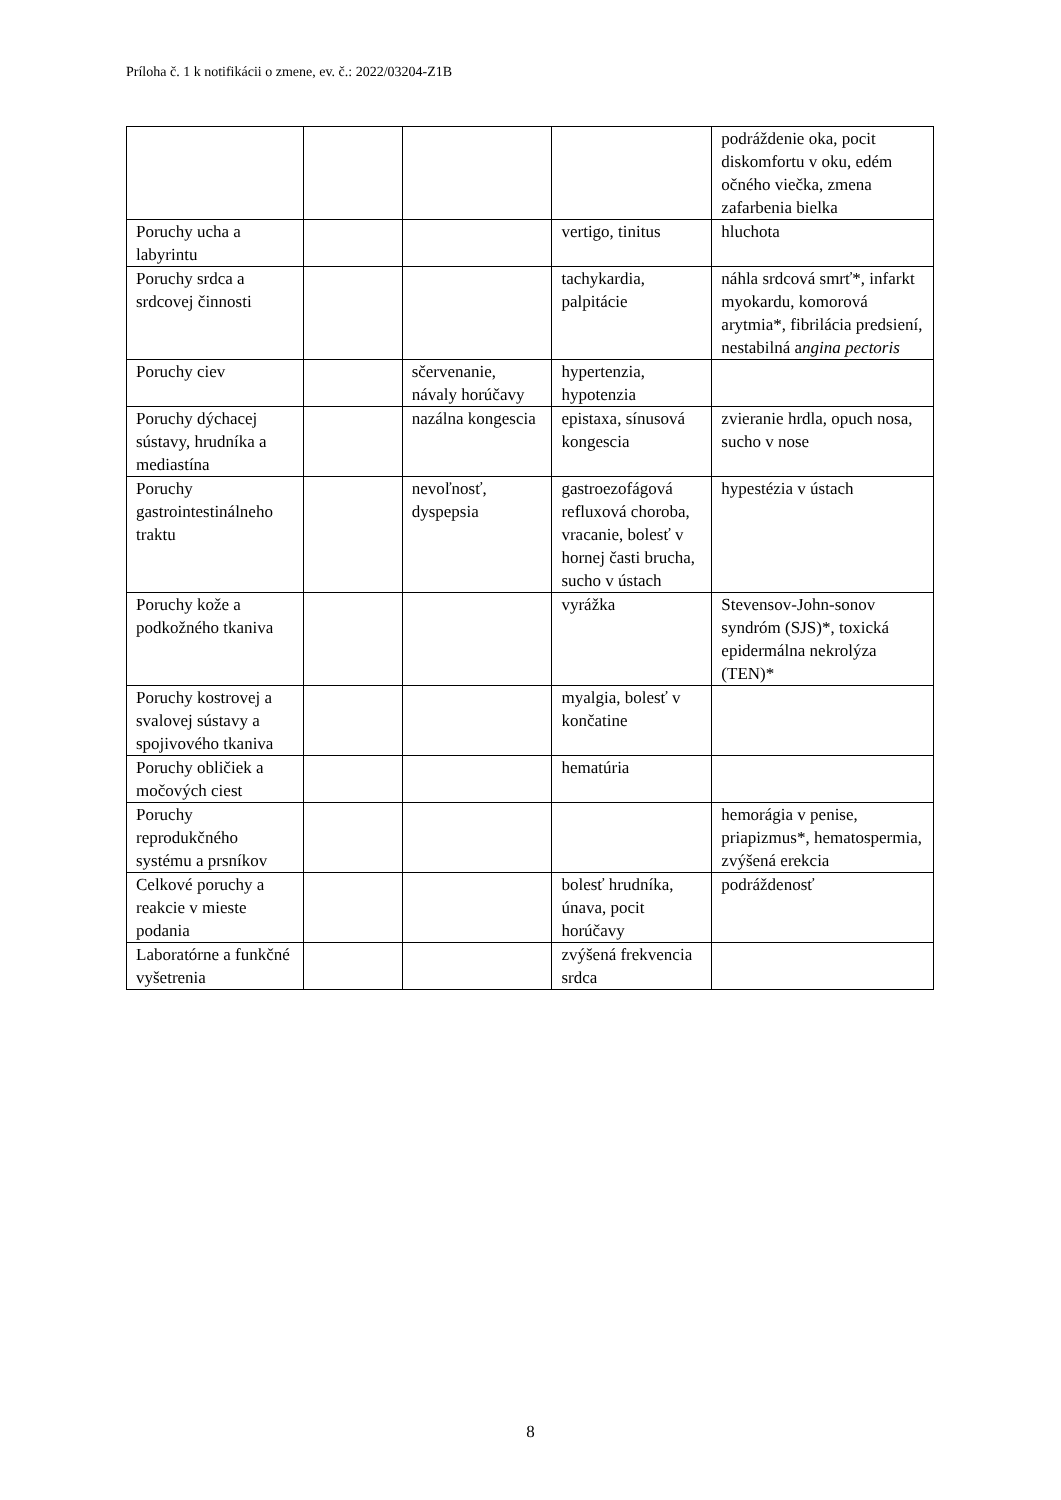Príloha č. 1 k notifikácii o zmene, ev. č.: 2022/03204-Z1B
| | | | | podráždenie oka, pocit diskomfortu v oku, edém očného viečka, zmena zafarbenia bielka |
| Poruchy ucha a labyrintu | | | vertigo, tinitus | hluchota |
| Poruchy srdca a srdcovej činnosti | | | tachykardia, palpitácie | náhla srdcová smrť*, infarkt myokardu, komorová arytmia*, fibrilácia predsiení, nestabilná a ngina pectoris |
| Poruchy ciev | | sčervenanie, návaly horúčavy | hypertenzia, hypotenzia | |
| Poruchy dýchacej sústavy, hrudníka a mediastína | | nazálna kongescia | epistaxa, sínusová kongescia | zvieranie hrdla, opuch nosa, sucho v nose |
| Poruchy gastrointestinálneho traktu | | nevoľnosť, dyspepsia | gastroezofágová refluxová choroba, vracanie, bolesť v hornej časti brucha, sucho v ústach | hypestézia v ústach |
| Poruchy kože a podkožného tkaniva | | | vyrážka | Stevensov-John-sonov syndróm (SJS)*, toxická epidermálna nekrolýza (TEN)* |
| Poruchy kostrovej a svalovej sústavy a spojivového tkaniva | | | myalgia, bolesť v končatine | |
| Poruchy obličiek a močových ciest | | | hematúria | |
| Poruchy reprodukčného systému a prsníkov | | | | hemorágia v penise, priapizmus*, hematospermia, zvýšená erekcia |
| Celkové poruchy a reakcie v mieste podania | | | bolesť hrudníka, únava, pocit horúčavy | podráždenosť |
| Laboratórne a funkčné vyšetrenia | | | zvýšená frekvencia srdca | |
8